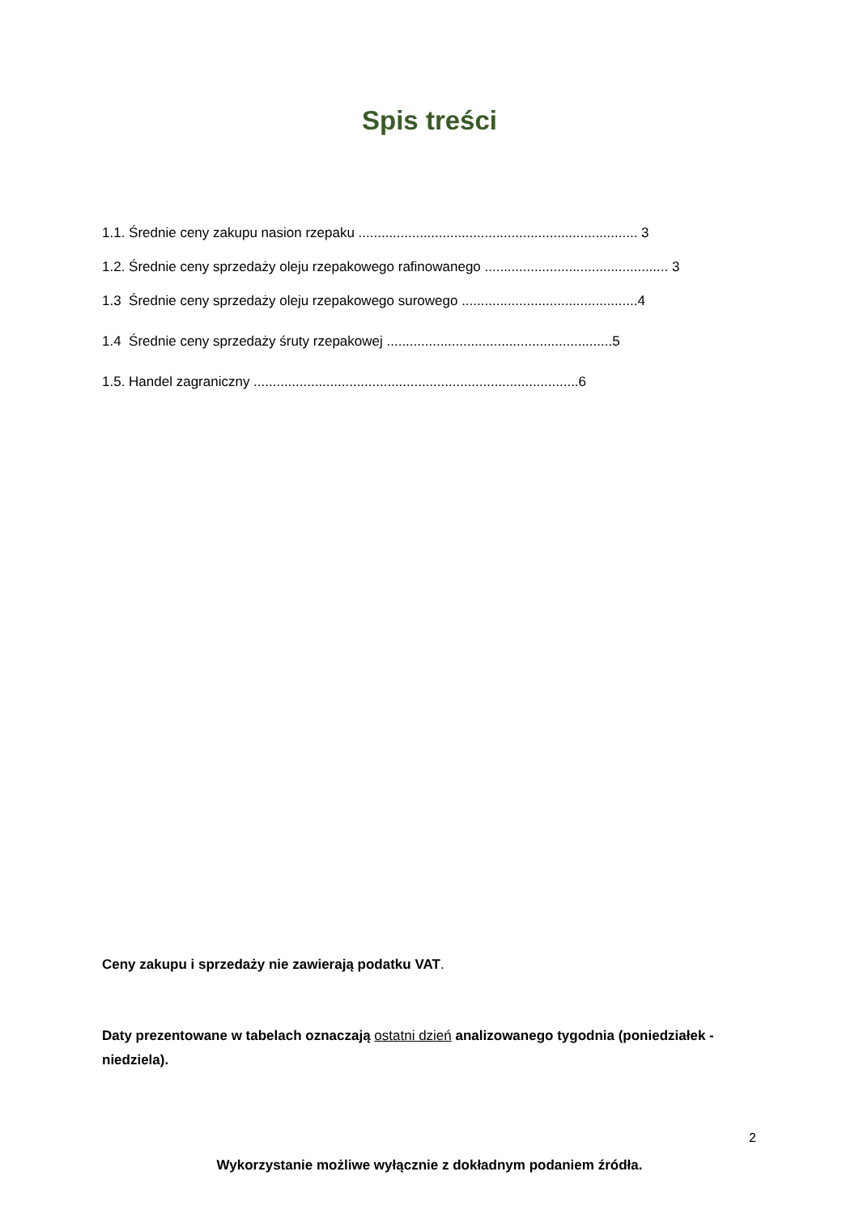Spis treści
1.1. Średnie ceny zakupu nasion rzepaku ......................................................................... 3
1.2. Średnie ceny sprzedaży oleju rzepakowego rafinowanego ................................................ 3
1.3 Średnie ceny sprzedaży oleju rzepakowego surowego ..............................................4
1.4 Średnie ceny sprzedaży śruty rzepakowej ...........................................................5
1.5. Handel zagraniczny .....................................................................................6
Ceny zakupu i sprzedaży nie zawierają podatku VAT.
Daty prezentowane w tabelach oznaczają ostatni dzień analizowanego tygodnia (poniedziałek - niedziela).
2
Wykorzystanie możliwe wyłącznie z dokładnym podaniem źródła.